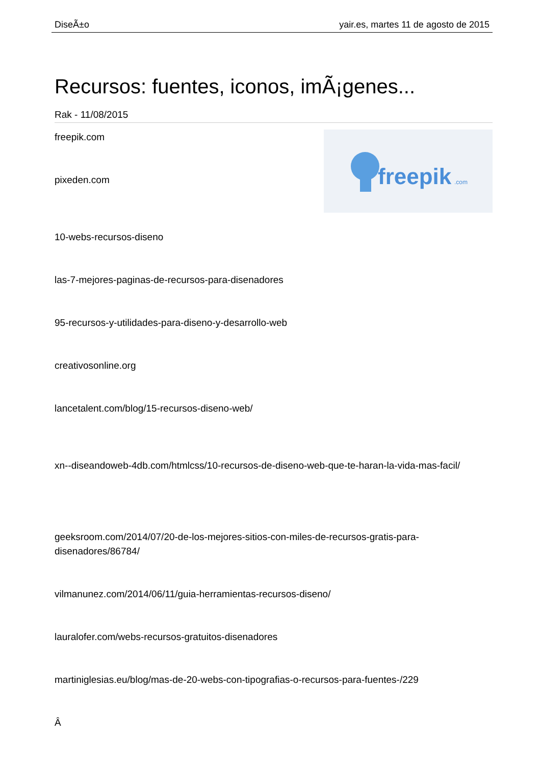DiseÃ±o yair.es, martes 11 de agosto de 2015
Recursos: fuentes, iconos, imÃ¡genes...
Rak - 11/08/2015
freepik
.com
freepik.com
pixeden.com
10-webs-recursos-diseno
las-7-mejores-paginas-de-recursos-para-disenadores
95-recursos-y-utilidades-para-diseno-y-desarrollo-web
creativosonline.org
lancetalent.com/blog/15-recursos-diseno-web/
xn--diseandoweb-4db.com/htmlcss/10-recursos-de-diseno-web-que-te-haran-la-vida-mas-facil/
geeksroom.com/2014/07/20-de-los-mejores-sitios-con-miles-de-recursos-gratis-para-disenadores/86784/
vilmanunez.com/2014/06/11/guia-herramientas-recursos-diseno/
lauralofer.com/webs-recursos-gratuitos-disenadores
martiniglesias.eu/blog/mas-de-20-webs-con-tipografias-o-recursos-para-fuentes-/229
Â